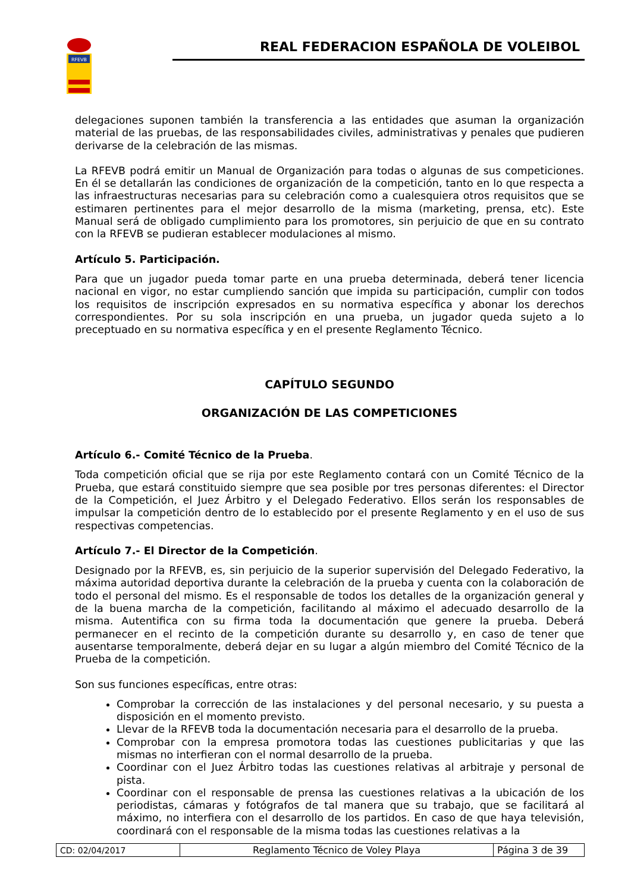RFEVB
REAL FEDERACION ESPAÑOLA DE VOLEIBOL
delegaciones suponen también la transferencia a las entidades que asuman la organización material de las pruebas, de las responsabilidades civiles, administrativas y penales que pudieren derivarse de la celebración de las mismas.
La RFEVB podrá emitir un Manual de Organización para todas o algunas de sus competiciones. En él se detallarán las condiciones de organización de la competición, tanto en lo que respecta a las infraestructuras necesarias para su celebración como a cualesquiera otros requisitos que se estimaren pertinentes para el mejor desarrollo de la misma (marketing, prensa, etc). Este Manual será de obligado cumplimiento para los promotores, sin perjuicio de que en su contrato con la RFEVB se pudieran establecer modulaciones al mismo.
Artículo 5. Participación.
Para que un jugador pueda tomar parte en una prueba determinada, deberá tener licencia nacional en vigor, no estar cumpliendo sanción que impida su participación, cumplir con todos los requisitos de inscripción expresados en su normativa específica y abonar los derechos correspondientes. Por su sola inscripción en una prueba, un jugador queda sujeto a lo preceptuado en su normativa específica y en el presente Reglamento Técnico.
CAPÍTULO SEGUNDO
ORGANIZACIÓN DE LAS COMPETICIONES
Artículo 6.- Comité Técnico de la Prueba.
Toda competición oficial que se rija por este Reglamento contará con un Comité Técnico de la Prueba, que estará constituido siempre que sea posible por tres personas diferentes: el Director de la Competición, el Juez Árbitro y el Delegado Federativo. Ellos serán los responsables de impulsar la competición dentro de lo establecido por el presente Reglamento y en el uso de sus respectivas competencias.
Artículo 7.- El Director de la Competición.
Designado por la RFEVB, es, sin perjuicio de la superior supervisión del Delegado Federativo, la máxima autoridad deportiva durante la celebración de la prueba y cuenta con la colaboración de todo el personal del mismo. Es el responsable de todos los detalles de la organización general y de la buena marcha de la competición, facilitando al máximo el adecuado desarrollo de la misma. Autentifica con su firma toda la documentación que genere la prueba. Deberá permanecer en el recinto de la competición durante su desarrollo y, en caso de tener que ausentarse temporalmente, deberá dejar en su lugar a algún miembro del Comité Técnico de la Prueba de la competición.
Son sus funciones específicas, entre otras:
Comprobar la corrección de las instalaciones y del personal necesario, y su puesta a disposición en el momento previsto.
Llevar de la RFEVB toda la documentación necesaria para el desarrollo de la prueba.
Comprobar con la empresa promotora todas las cuestiones publicitarias y que las mismas no interfieran con el normal desarrollo de la prueba.
Coordinar con el Juez Árbitro todas las cuestiones relativas al arbitraje y personal de pista.
Coordinar con el responsable de prensa las cuestiones relativas a la ubicación de los periodistas, cámaras y fotógrafos de tal manera que su trabajo, que se facilitará al máximo, no interfiera con el desarrollo de los partidos. En caso de que haya televisión, coordinará con el responsable de la misma todas las cuestiones relativas a la
| CD: 02/04/2017 | Reglamento Técnico de Voley Playa | Página 3 de 39 |